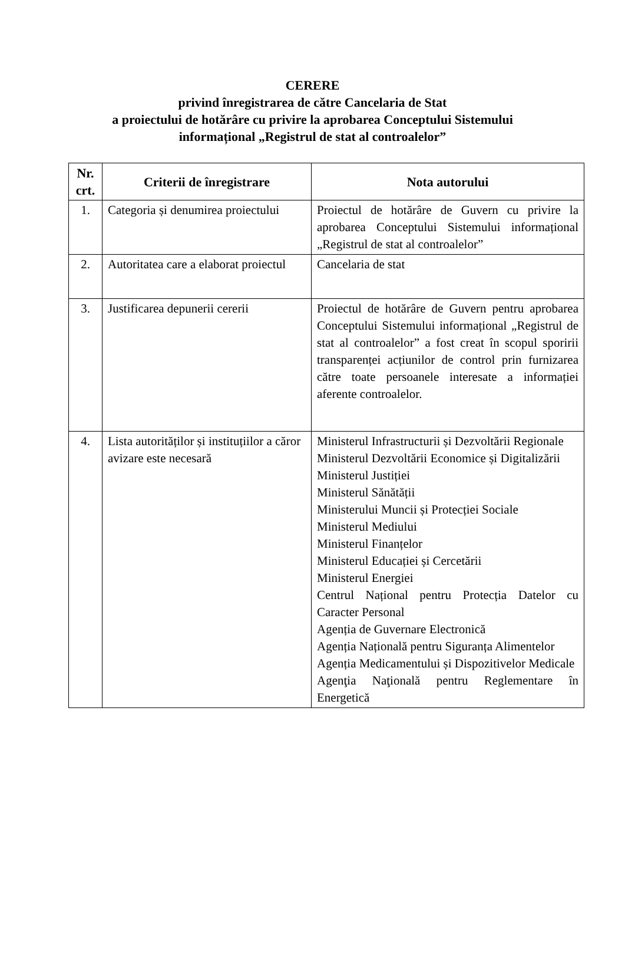CERERE
privind înregistrarea de către Cancelaria de Stat
a proiectului de hotărâre cu privire la aprobarea Conceptului Sistemului
informațional „Registrul de stat al controalelor”
| Nr. crt. | Criterii de înregistrare | Nota autorului |
| --- | --- | --- |
| 1. | Categoria și denumirea proiectului | Proiectul de hotărâre de Guvern cu privire la aprobarea Conceptului Sistemului informațional „Registrul de stat al controalelor” |
| 2. | Autoritatea care a elaborat proiectul | Cancelaria de stat |
| 3. | Justificarea depunerii cererii | Proiectul de hotărâre de Guvern pentru aprobarea Conceptului Sistemului informațional „Registrul de stat al controalelor” a fost creat în scopul sporirii transparenței acțiunilor de control prin furnizarea către toate persoanele interesate a informației aferente controalelor. |
| 4. | Lista autorităților și instituțiilor a căror avizare este necesară | Ministerul Infrastructurii și Dezvoltării Regionale Ministerul Dezvoltării Economice și Digitalizării Ministerul Justiției Ministerul Sănătății Ministerului Muncii și Protecției Sociale Ministerul Mediului Ministerul Finanțelor Ministerul Educației și Cercetării Ministerul Energiei Centrul Național pentru Protecția Datelor cu Caracter Personal Agenția de Guvernare Electronică Agenția Națională pentru Siguranța Alimentelor Agenția Medicamentului și Dispozitivelor Medicale Agenţia Naţională pentru Reglementare în Energetică |